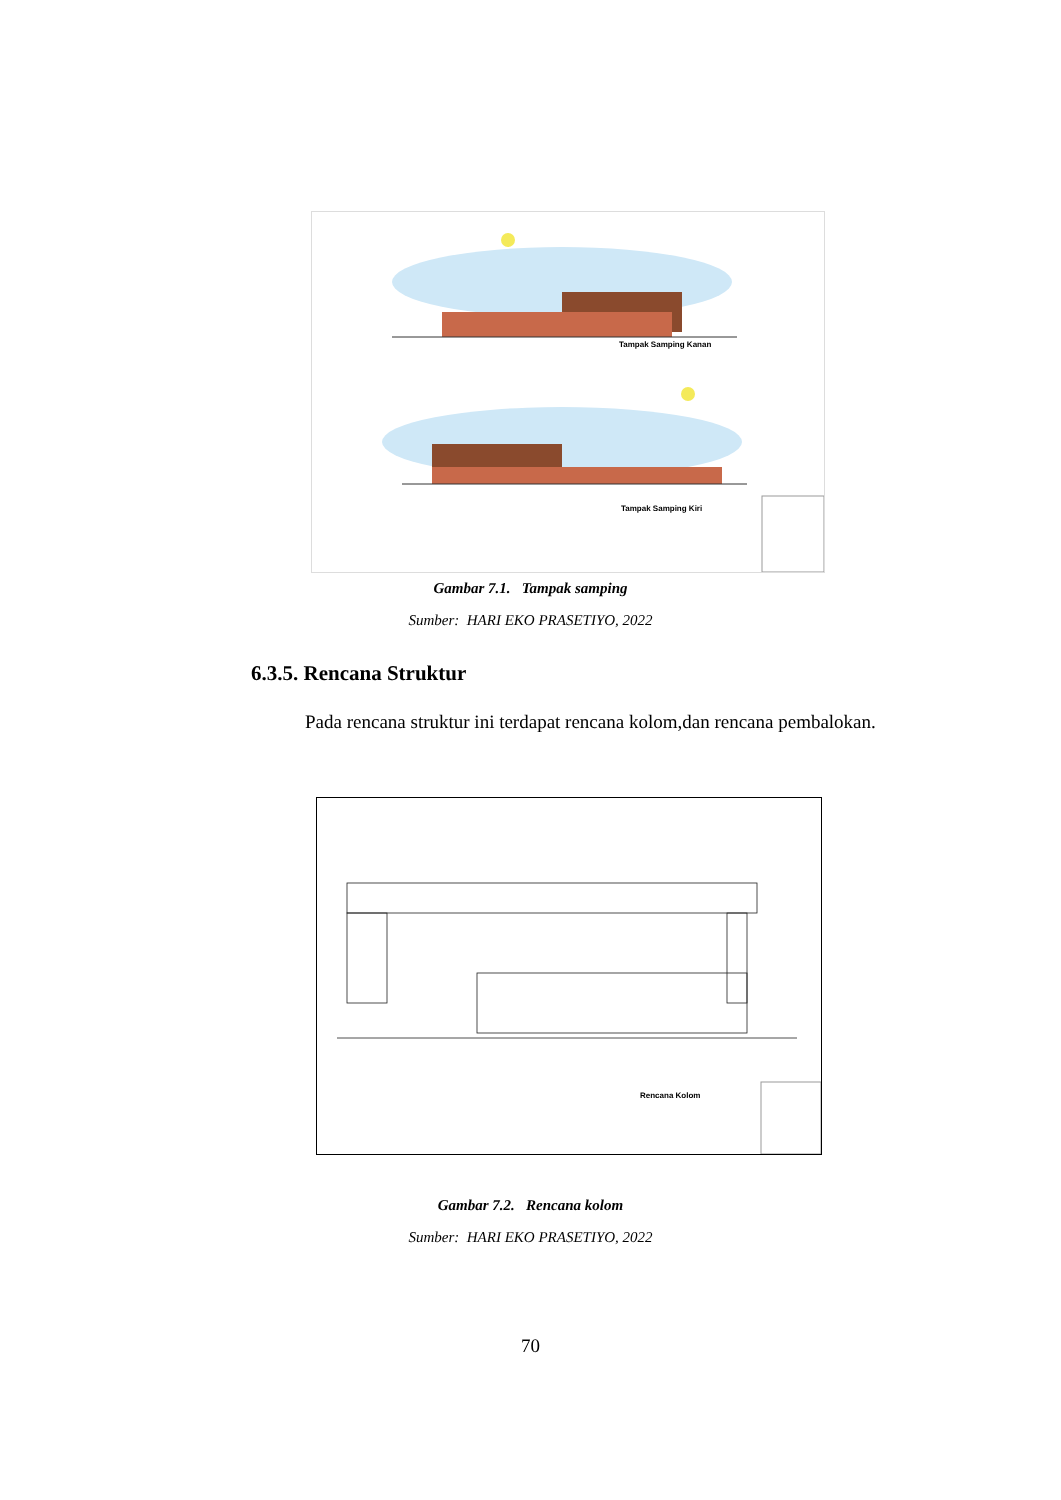Tampak Samping Kanan
Tampak Samping Kiri
Gambar 7.1. Tampak samping
Sumber: HARI EKO PRASETIYO, 2022
6.3.5. Rencana Struktur
Pada rencana struktur ini terdapat rencana kolom,dan rencana pembalokan.
Rencana Kolom
Gambar 7.2. Rencana kolom
Sumber: HARI EKO PRASETIYO, 2022
70